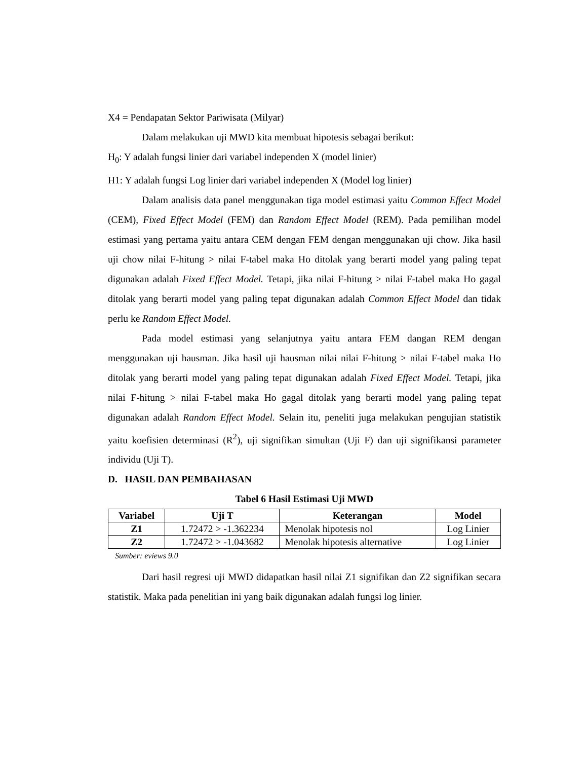X4 = Pendapatan Sektor Pariwisata (Milyar)
Dalam melakukan uji MWD kita membuat hipotesis sebagai berikut:
H<sub>0</sub>: Y adalah fungsi linier dari variabel independen X (model linier)
H1: Y adalah fungsi Log linier dari variabel independen X (Model log linier)
Dalam analisis data panel menggunakan tiga model estimasi yaitu Common Effect Model (CEM), Fixed Effect Model (FEM) dan Random Effect Model (REM). Pada pemilihan model estimasi yang pertama yaitu antara CEM dengan FEM dengan menggunakan uji chow. Jika hasil uji chow nilai F-hitung > nilai F-tabel maka Ho ditolak yang berarti model yang paling tepat digunakan adalah Fixed Effect Model. Tetapi, jika nilai F-hitung > nilai F-tabel maka Ho gagal ditolak yang berarti model yang paling tepat digunakan adalah Common Effect Model dan tidak perlu ke Random Effect Model.
Pada model estimasi yang selanjutnya yaitu antara FEM dangan REM dengan menggunakan uji hausman. Jika hasil uji hausman nilai nilai F-hitung > nilai F-tabel maka Ho ditolak yang berarti model yang paling tepat digunakan adalah Fixed Effect Model. Tetapi, jika nilai F-hitung > nilai F-tabel maka Ho gagal ditolak yang berarti model yang paling tepat digunakan adalah Random Effect Model. Selain itu, peneliti juga melakukan pengujian statistik yaitu koefisien determinasi (R<sup>2</sup>), uji signifikan simultan (Uji F) dan uji signifikansi parameter individu (Uji T).
D. HASIL DAN PEMBAHASAN
Tabel 6 Hasil Estimasi Uji MWD
| Variabel | Uji T | Keterangan | Model |
| --- | --- | --- | --- |
| Z1 | 1.72472 > -1.362234 | Menolak hipotesis nol | Log Linier |
| Z2 | 1.72472 > -1.043682 | Menolak hipotesis alternative | Log Linier |
Sumber: eviews 9.0
Dari hasil regresi uji MWD didapatkan hasil nilai Z1 signifikan dan Z2 signifikan secara statistik. Maka pada penelitian ini yang baik digunakan adalah fungsi log linier.